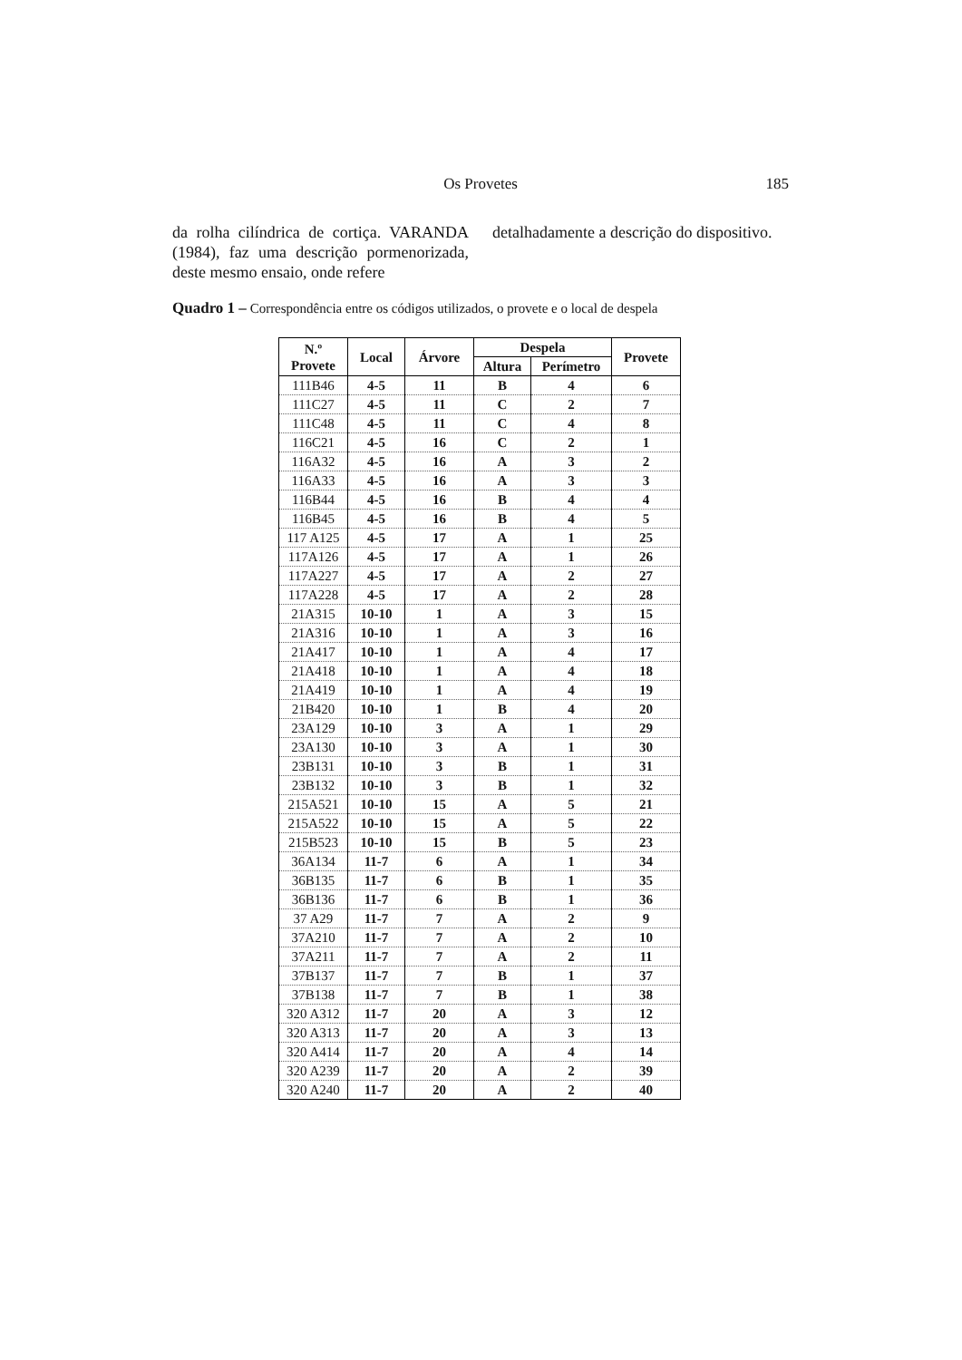Os Provetes
185
da rolha cilíndrica de cortiça. VARANDA (1984), faz uma descrição pormenorizada, deste mesmo ensaio, onde refere
detalhadamente a descrição do dispositivo.
Quadro 1 – Correspondência entre os códigos utilizados, o provete e o local de despela
| N.º Provete | Local | Árvore | Despela | | Provete |
| --- | --- | --- | --- | --- | --- |
| | | | Altura | Perímetro | |
| 111B46 | 4-5 | 11 | B | 4 | 6 |
| 111C27 | 4-5 | 11 | C | 2 | 7 |
| 111C48 | 4-5 | 11 | C | 4 | 8 |
| 116C21 | 4-5 | 16 | C | 2 | 1 |
| 116A32 | 4-5 | 16 | A | 3 | 2 |
| 116A33 | 4-5 | 16 | A | 3 | 3 |
| 116B44 | 4-5 | 16 | B | 4 | 4 |
| 116B45 | 4-5 | 16 | B | 4 | 5 |
| 117 A125 | 4-5 | 17 | A | 1 | 25 |
| 117A126 | 4-5 | 17 | A | 1 | 26 |
| 117A227 | 4-5 | 17 | A | 2 | 27 |
| 117A228 | 4-5 | 17 | A | 2 | 28 |
| 21A315 | 10-10 | 1 | A | 3 | 15 |
| 21A316 | 10-10 | 1 | A | 3 | 16 |
| 21A417 | 10-10 | 1 | A | 4 | 17 |
| 21A418 | 10-10 | 1 | A | 4 | 18 |
| 21A419 | 10-10 | 1 | A | 4 | 19 |
| 21B420 | 10-10 | 1 | B | 4 | 20 |
| 23A129 | 10-10 | 3 | A | 1 | 29 |
| 23A130 | 10-10 | 3 | A | 1 | 30 |
| 23B131 | 10-10 | 3 | B | 1 | 31 |
| 23B132 | 10-10 | 3 | B | 1 | 32 |
| 215A521 | 10-10 | 15 | A | 5 | 21 |
| 215A522 | 10-10 | 15 | A | 5 | 22 |
| 215B523 | 10-10 | 15 | B | 5 | 23 |
| 36A134 | 11-7 | 6 | A | 1 | 34 |
| 36B135 | 11-7 | 6 | B | 1 | 35 |
| 36B136 | 11-7 | 6 | B | 1 | 36 |
| 37 A29 | 11-7 | 7 | A | 2 | 9 |
| 37A210 | 11-7 | 7 | A | 2 | 10 |
| 37A211 | 11-7 | 7 | A | 2 | 11 |
| 37B137 | 11-7 | 7 | B | 1 | 37 |
| 37B138 | 11-7 | 7 | B | 1 | 38 |
| 320 A312 | 11-7 | 20 | A | 3 | 12 |
| 320 A313 | 11-7 | 20 | A | 3 | 13 |
| 320 A414 | 11-7 | 20 | A | 4 | 14 |
| 320 A239 | 11-7 | 20 | A | 2 | 39 |
| 320 A240 | 11-7 | 20 | A | 2 | 40 |